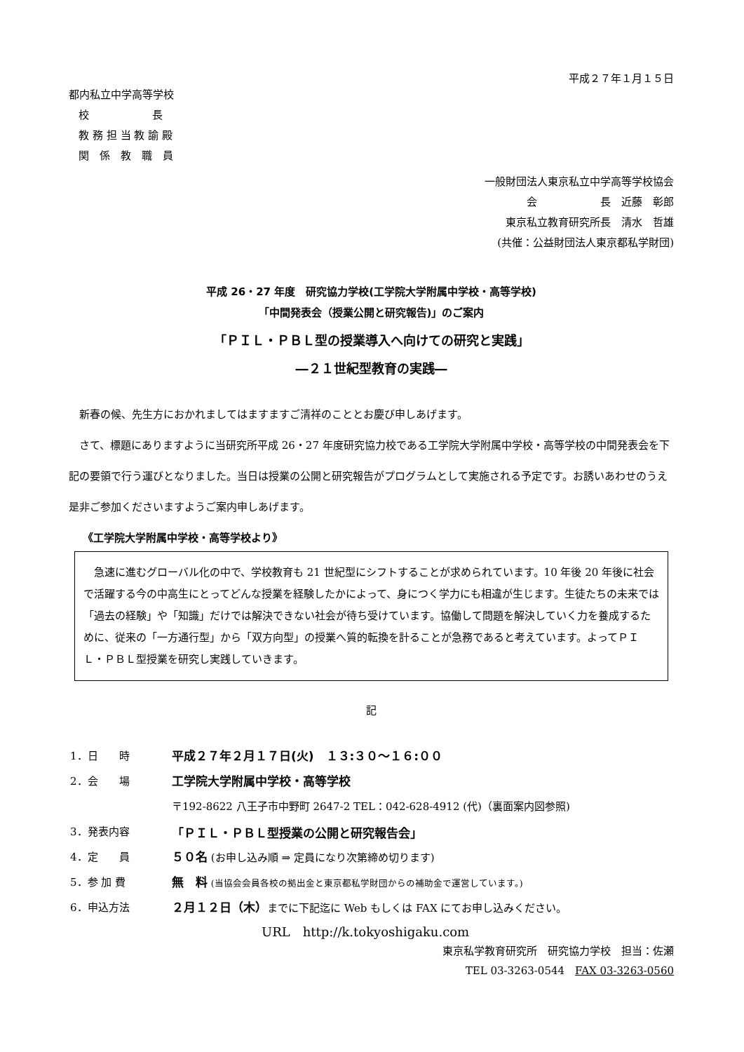平成２７年１月１５日
都内私立中学高等学校
校　　　　　　長
教 務 担 当 教 諭 殿
関　係　教　職　員
一般財団法人東京私立中学高等学校協会
会　　　　　　長　近藤　彰郎
東京私立教育研究所長　清水　哲雄
(共催：公益財団法人東京都私学財団)
平成 26・27 年度　研究協力学校(工学院大学附属中学校・高等学校)
「中間発表会（授業公開と研究報告)」のご案内
「ＰＩＬ・ＰＢＬ型の授業導入へ向けての研究と実践」
―２１世紀型教育の実践―
新春の候、先生方におかれましてはますますご清祥のこととお慶び申しあげます。
さて、標題にありますように当研究所平成 26・27 年度研究協力校である工学院大学附属中学校・高等学校の中間発表会を下記の要領で行う運びとなりました。当日は授業の公開と研究報告がプログラムとして実施される予定です。お誘いあわせのうえ是非ご参加くださいますようご案内申しあげます。
《工学院大学附属中学校・高等学校より》
急速に進むグローバル化の中で、学校教育も 21 世紀型にシフトすることが求められています。10 年後 20 年後に社会で活躍する今の中高生にとってどんな授業を経験したかによって、身につく学力にも相違が生じます。生徒たちの未来では「過去の経験」や「知識」だけでは解決できない社会が待ち受けています。協働して問題を解決していく力を養成するために、従来の「一方通行型」から「双方向型」の授業へ質的転換を計ることが急務であると考えています。よってＰＩＬ・ＰＢＬ型授業を研究し実践していきます。
記
| 1．日 時 | 平成２７年２月１７日(火) １３:３０～１６:００ |
| 2．会 場 | 工学院大学附属中学校・高等学校 |
| | 〒192-8622 八王子市中野町 2647-2 TEL：042-628-4912 (代)（裏面案内図参照) |
| 3．発表内容 | 「ＰＩＬ・ＰＢＬ型授業の公開と研究報告会」 |
| 4．定 員 | ５０名 (お申し込み順 ⇒ 定員になり次第締め切ります) |
| 5．参 加 費 | 無 料 (当協会会員各校の拠出金と東京都私学財団からの補助金で運営しています。) |
| 6．申込方法 | ２月１２日（木） までに下記迄に Web もしくは FAX にてお申し込みください。 |
URL　http://k.tokyoshigaku.com
東京私学教育研究所　研究協力学校　担当：佐瀬
TEL 03-3263-0544　FAX 03-3263-0560